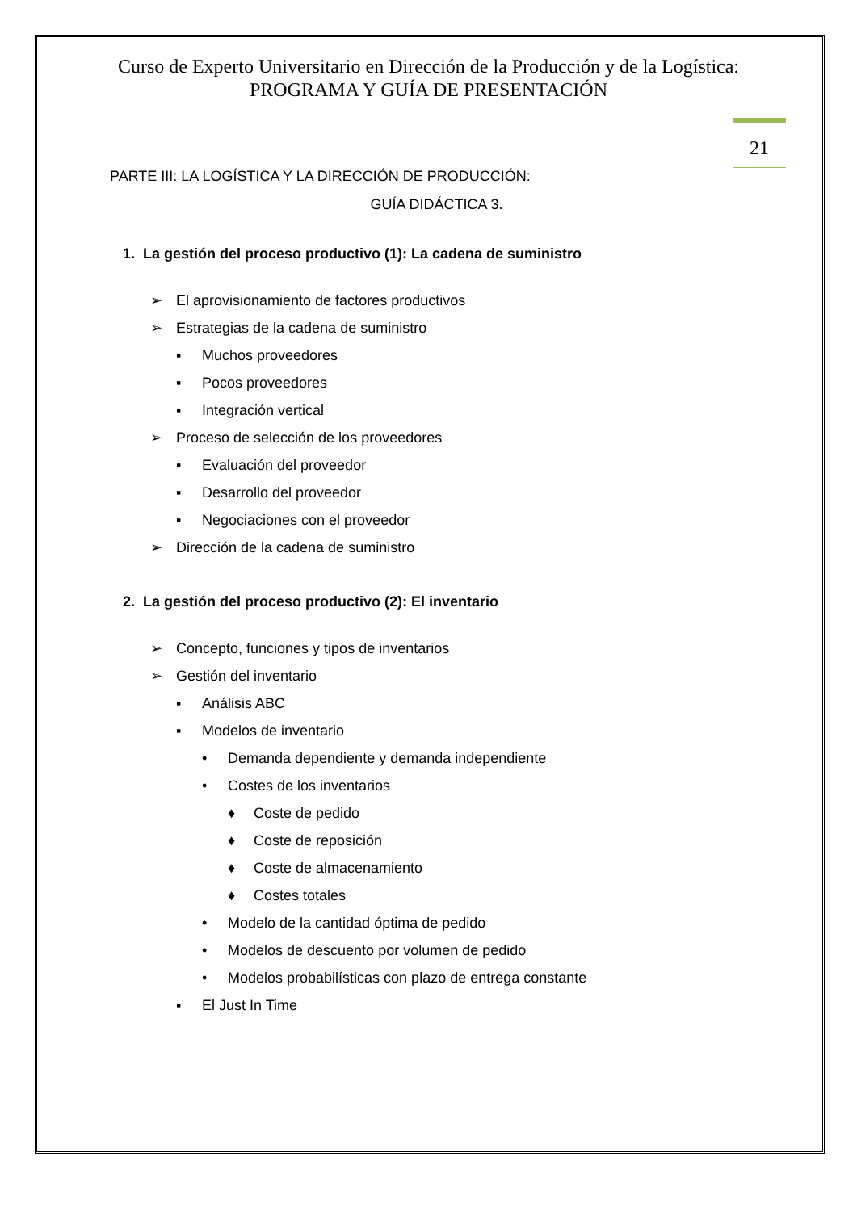Curso de Experto Universitario en Dirección de la Producción y de la Logística: PROGRAMA Y GUÍA DE PRESENTACIÓN
21
PARTE III: LA LOGÍSTICA Y LA DIRECCIÓN DE PRODUCCIÓN:
GUÍA DIDÁCTICA 3.
1. La gestión del proceso productivo (1): La cadena de suministro
➢ El aprovisionamiento de factores productivos
➢ Estrategias de la cadena de suministro
▪ Muchos proveedores
▪ Pocos proveedores
▪ Integración vertical
➢ Proceso de selección de los proveedores
▪ Evaluación del proveedor
▪ Desarrollo del proveedor
▪ Negociaciones con el proveedor
➢ Dirección de la cadena de suministro
2. La gestión del proceso productivo (2): El inventario
➢ Concepto, funciones y tipos de inventarios
➢ Gestión del inventario
▪ Análisis ABC
▪ Modelos de inventario
• Demanda dependiente y demanda independiente
• Costes de los inventarios
♦ Coste de pedido
♦ Coste de reposición
♦ Coste de almacenamiento
♦ Costes totales
• Modelo de la cantidad óptima de pedido
• Modelos de descuento por volumen de pedido
• Modelos probabilísticas con plazo de entrega constante
▪ El Just In Time